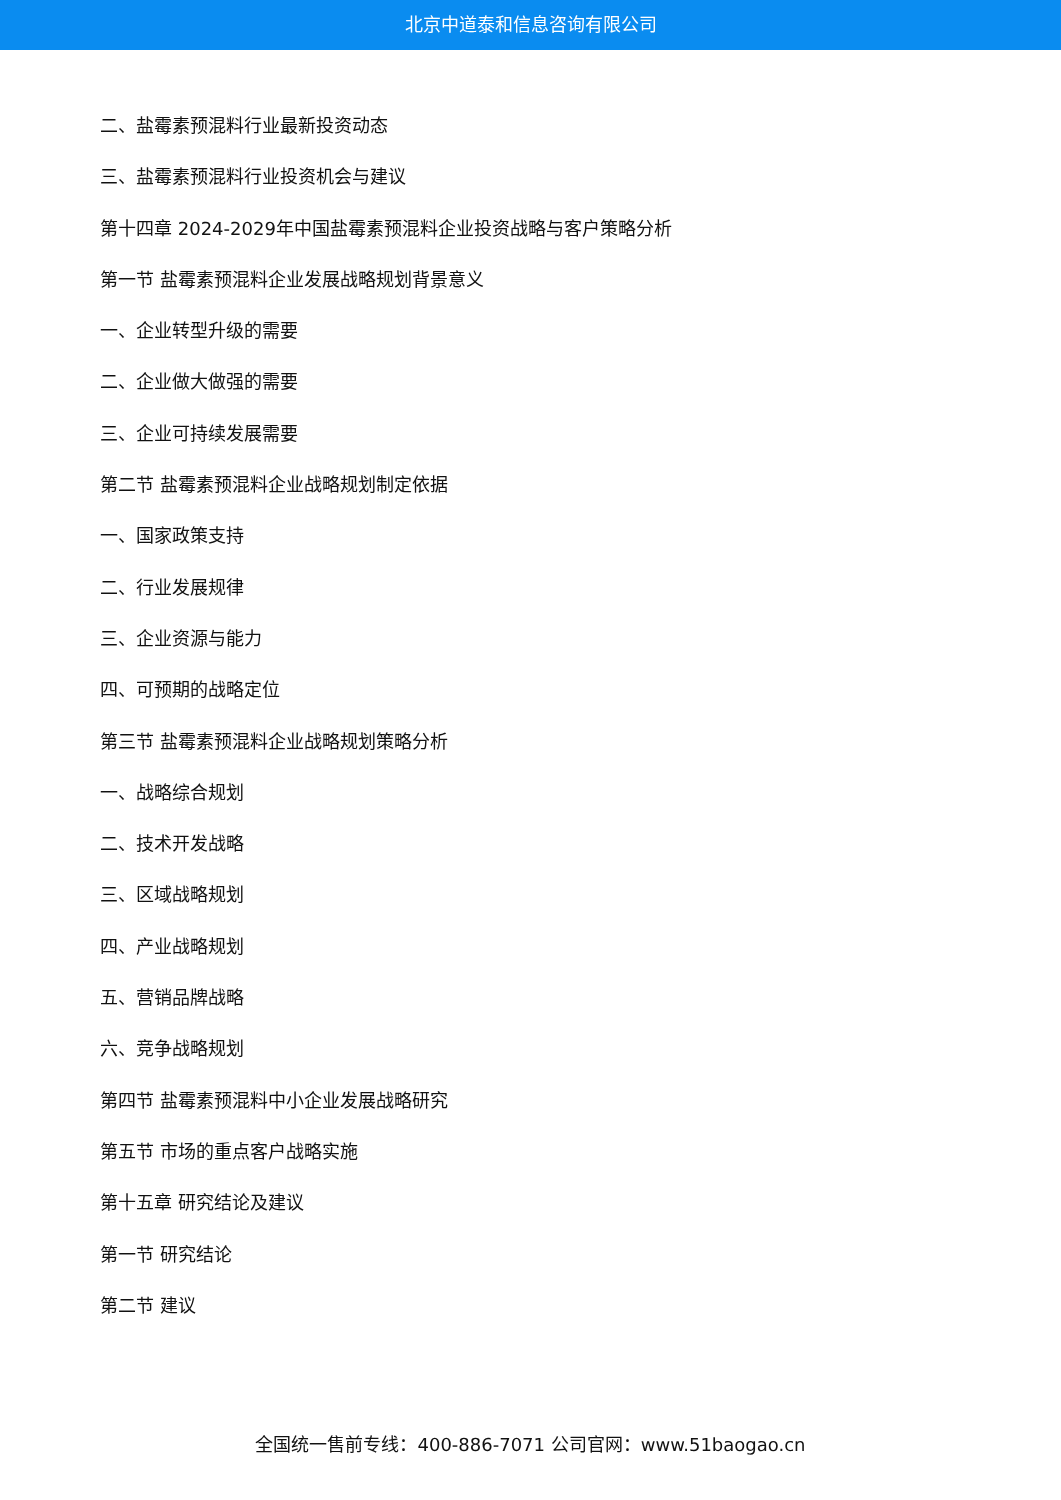北京中道泰和信息咨询有限公司
二、盐霉素预混料行业最新投资动态
三、盐霉素预混料行业投资机会与建议
第十四章 2024-2029年中国盐霉素预混料企业投资战略与客户策略分析
第一节 盐霉素预混料企业发展战略规划背景意义
一、企业转型升级的需要
二、企业做大做强的需要
三、企业可持续发展需要
第二节 盐霉素预混料企业战略规划制定依据
一、国家政策支持
二、行业发展规律
三、企业资源与能力
四、可预期的战略定位
第三节 盐霉素预混料企业战略规划策略分析
一、战略综合规划
二、技术开发战略
三、区域战略规划
四、产业战略规划
五、营销品牌战略
六、竞争战略规划
第四节 盐霉素预混料中小企业发展战略研究
第五节 市场的重点客户战略实施
第十五章 研究结论及建议
第一节 研究结论
第二节 建议
全国统一售前专线：400-886-7071 公司官网：www.51baogao.cn